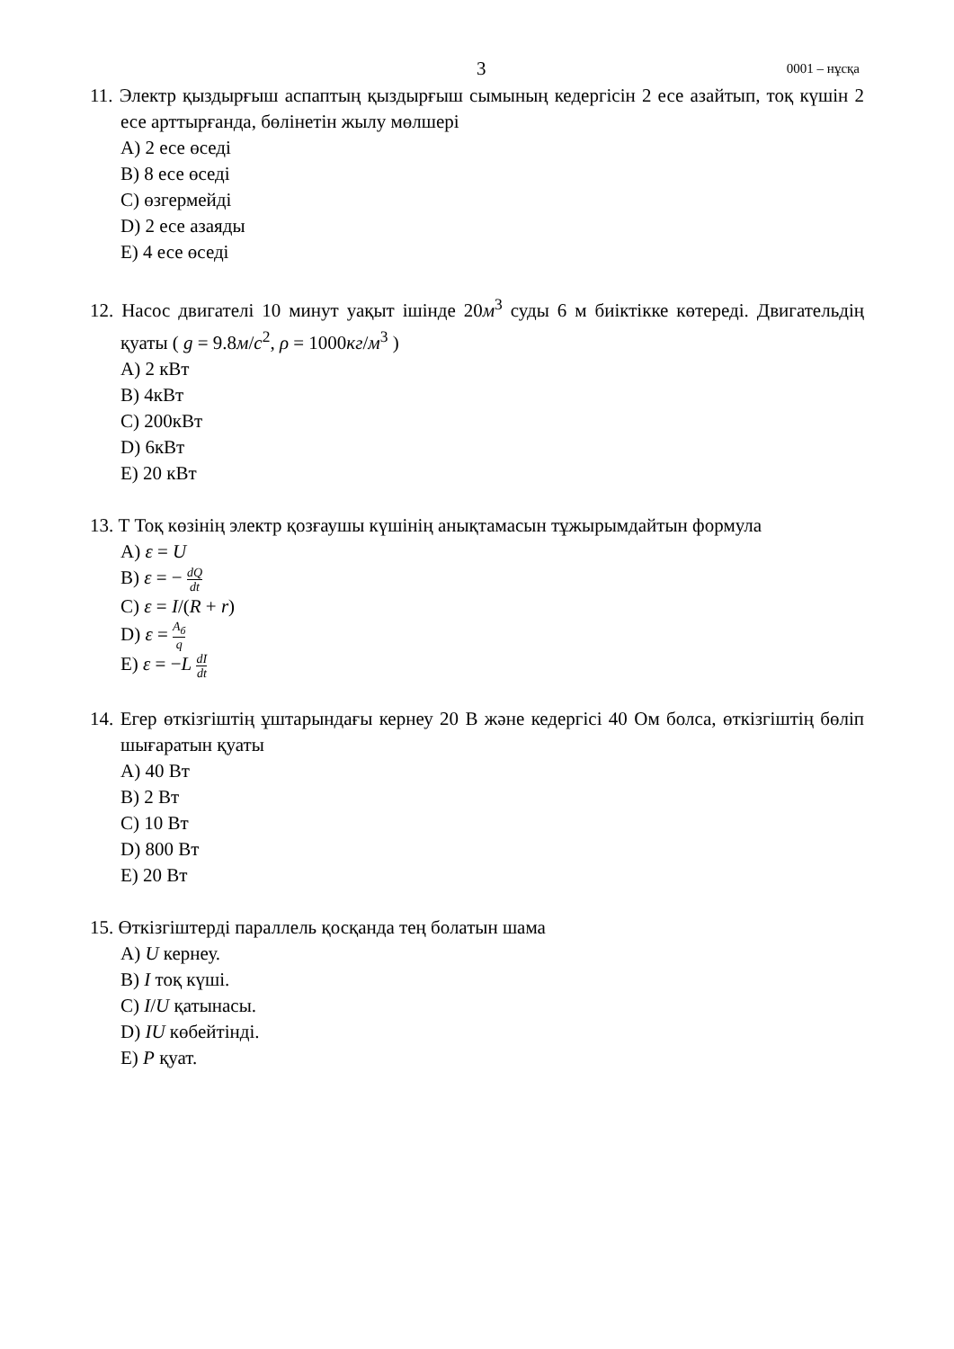3 0001 – нұсқа
11. Электр қыздырғыш аспаптың қыздырғыш сымының кедергісін 2 есе азайтып, тоқ күшін 2 есе арттырғанда, бөлінетін жылу мөлшері
A) 2 есе өседі
B) 8 есе өседі
C) өзгермейді
D) 2 есе азаяды
E) 4 есе өседі
12. Насос двигателі 10 минут уақыт ішінде 20м<sup>3</sup> суды 6 м биіктікке көтереді. Двигательдің қуаты ( g = 9.8м/с<sup>2</sup>, ρ = 1000кг/м<sup>3</sup> )
A) 2 кВт
B) 4кВт
C) 200кВт
D) 6кВт
E) 20 кВт
13. Т Тоқ көзінің электр қозғаушы күшінің анықтамасын тұжырымдайтын формула
A) ε = U
B) ε = − dQ dt
C) ε = I/(R + r)
D) ε = A<sub>б</sub> q
E) ε = −L dI dt
14. Егер өткізгіштің ұштарындағы кернеу 20 В және кедергісі 40 Ом болса, өткізгіштің бөліп шығаратын қуаты
A) 40 Вт
B) 2 Вт
C) 10 Вт
D) 800 Вт
E) 20 Вт
15. Өткізгіштерді параллель қосқанда тең болатын шама
A) U кернеу.
B) I тоқ күші.
C) I/U қатынасы.
D) IU көбейтінді.
E) P қуат.